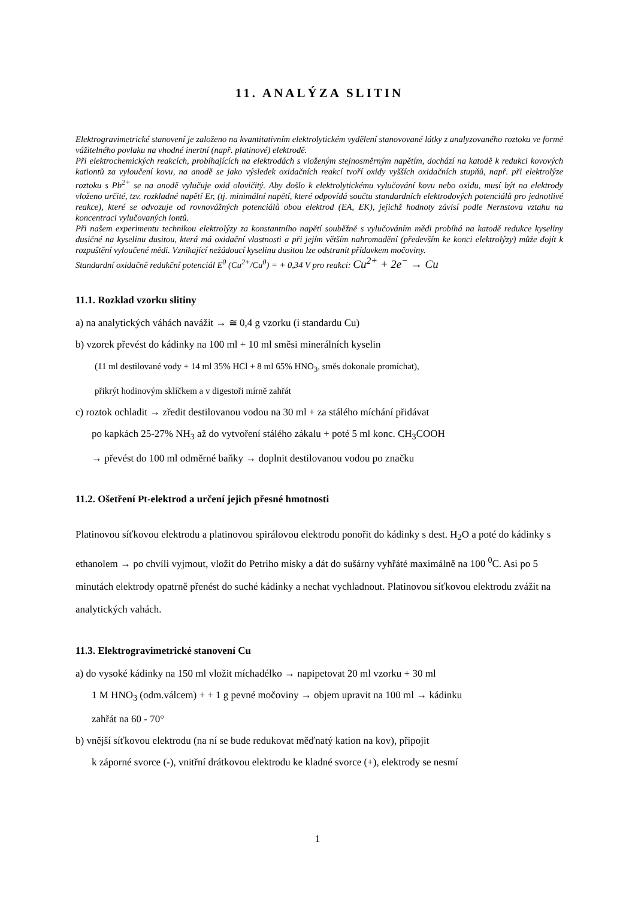11. ANALÝZA SLITIN
Elektrogravimetrické stanovení je založeno na kvantitativním elektrolytickém vydělení stanovované látky z analyzovaného roztoku ve formě vážitelného povlaku na vhodné inertní (např. platinové) elektrodě.
Při elektrochemických reakcích, probíhajících na elektrodách s vloženým stejnosměrným napětím, dochází na katodě k redukci kovových kationtů za vyloučení kovu, na anodě se jako výsledek oxidačních reakcí tvoří oxidy vyšších oxidačních stupňů, např. při elektrolýze roztoku s Pb<sup>2+</sup> se na anodě vylučuje oxid olovičitý. Aby došlo k elektrolytickému vylučování kovu nebo oxidu, musí být na elektrody vloženo určité, tzv. rozkladné napětí Er, (tj. minimální napětí, které odpovídá součtu standardních elektrodových potenciálů pro jednotlivé reakce), které se odvozuje od rovnovážných potenciálů obou elektrod (EA, EK), jejichž hodnoty závisí podle Nernstova vztahu na koncentraci vylučovaných iontů.
Při našem experimentu technikou elektrolýzy za konstantního napětí souběžně s vylučováním mědi probíhá na katodě redukce kyseliny dusičné na kyselinu dusitou, která má oxidační vlastnosti a při jejím větším nahromadění (především ke konci elektrolýzy) může dojít k rozpuštění vyloučené mědi. Vznikající nežádoucí kyselinu dusitou lze odstranit přídavkem močoviny.
Standardní oxidačně redukční potenciál E<sup>0</sup> (Cu<sup>2+</sup>/Cu<sup>0</sup>) = + 0,34 V pro reakci: Cu<sup>2+</sup> + 2e<sup>−</sup> → Cu
11.1. Rozklad vzorku slitiny
a) na analytických váhách navážit → ≅ 0,4 g vzorku (i standardu Cu)
b) vzorek převést do kádinky na 100 ml + 10 ml směsi minerálních kyselin
(11 ml destilované vody + 14 ml 35% HCl + 8 ml 65% HNO<sub>3</sub>, směs dokonale promíchat),
přikrýt hodinovým sklíčkem a v digestoři mírně zahřát
c) roztok ochladit → zředit destilovanou vodou na 30 ml + za stálého míchání přidávat
po kapkách 25-27% NH<sub>3</sub> až do vytvoření stálého zákalu + poté 5 ml konc. CH<sub>3</sub>COOH
→ převést do 100 ml odměrné baňky → doplnit destilovanou vodou po značku
11.2. Ošetření Pt-elektrod a určení jejich přesné hmotnosti
Platinovou síťkovou elektrodu a platinovou spirálovou elektrodu ponořit do kádinky s dest. H<sub>2</sub>O a poté do kádinky s ethanolem → po chvíli vyjmout, vložit do Petriho misky a dát do sušárny vyhřáté maximálně na 100 <sup>0</sup>C. Asi po 5 minutách elektrody opatrně přenést do suché kádinky a nechat vychladnout. Platinovou síťkovou elektrodu zvážit na analytických vahách.
11.3. Elektrogravimetrické stanovení Cu
a) do vysoké kádinky na 150 ml vložit míchadélko → napipetovat 20 ml vzorku + 30 ml
1 M HNO<sub>3</sub> (odm.válcem) + + 1 g pevné močoviny → objem upravit na 100 ml → kádinku
zahřát na 60 - 70°
b) vnější síťkovou elektrodu (na ní se bude redukovat měďnatý kation na kov), připojit
k záporné svorce (-), vnitřní drátkovou elektrodu ke kladné svorce (+), elektrody se nesmí
1